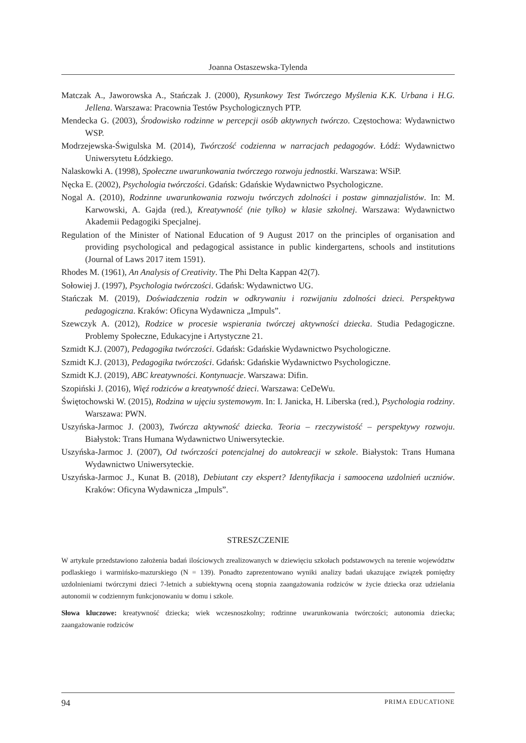Joanna Ostaszewska-Tylenda
Matczak A., Jaworowska A., Stańczak J. (2000), Rysunkowy Test Twórczego Myślenia K.K. Urbana i H.G. Jellena. Warszawa: Pracownia Testów Psychologicznych PTP.
Mendecka G. (2003), Środowisko rodzinne w percepcji osób aktywnych twórczo. Częstochowa: Wydawnictwo WSP.
Modrzejewska-Świgulska M. (2014), Twórczość codzienna w narracjach pedagogów. Łódź: Wydawnictwo Uniwersytetu Łódzkiego.
Nalaskowki A. (1998), Społeczne uwarunkowania twórczego rozwoju jednostki. Warszawa: WSiP.
Nęcka E. (2002), Psychologia twórczości. Gdańsk: Gdańskie Wydawnictwo Psychologiczne.
Nogal A. (2010), Rodzinne uwarunkowania rozwoju twórczych zdolności i postaw gimnazjalistów. In: M. Karwowski, A. Gajda (red.), Kreatywność (nie tylko) w klasie szkolnej. Warszawa: Wydawnictwo Akademii Pedagogiki Specjalnej.
Regulation of the Minister of National Education of 9 August 2017 on the principles of organisation and providing psychological and pedagogical assistance in public kindergartens, schools and institutions (Journal of Laws 2017 item 1591).
Rhodes M. (1961), An Analysis of Creativity. The Phi Delta Kappan 42(7).
Sołowiej J. (1997), Psychologia twórczości. Gdańsk: Wydawnictwo UG.
Stańczak M. (2019), Doświadczenia rodzin w odkrywaniu i rozwijaniu zdolności dzieci. Perspektywa pedagogiczna. Kraków: Oficyna Wydawnicza „Impuls”.
Szewczyk A. (2012), Rodzice w procesie wspierania twórczej aktywności dziecka. Studia Pedagogiczne. Problemy Społeczne, Edukacyjne i Artystyczne 21.
Szmidt K.J. (2007), Pedagogika twórczości. Gdańsk: Gdańskie Wydawnictwo Psychologiczne.
Szmidt K.J. (2013), Pedagogika twórczości. Gdańsk: Gdańskie Wydawnictwo Psychologiczne.
Szmidt K.J. (2019), ABC kreatywności. Kontynuacje. Warszawa: Difin.
Szopiński J. (2016), Więź rodziców a kreatywność dzieci. Warszawa: CeDeWu.
Świętochowski W. (2015), Rodzina w ujęciu systemowym. In: I. Janicka, H. Liberska (red.), Psychologia rodziny. Warszawa: PWN.
Uszyńska-Jarmoc J. (2003), Twórcza aktywność dziecka. Teoria – rzeczywistość – perspektywy rozwoju. Białystok: Trans Humana Wydawnictwo Uniwersyteckie.
Uszyńska-Jarmoc J. (2007), Od twórczości potencjalnej do autokreacji w szkole. Białystok: Trans Humana Wydawnictwo Uniwersyteckie.
Uszyńska-Jarmoc J., Kunat B. (2018), Debiutant czy ekspert? Identyfikacja i samoocena uzdolnień uczniów. Kraków: Oficyna Wydawnicza „Impuls”.
STRESZCZENIE
W artykule przedstawiono założenia badań ilościowych zrealizowanych w dziewięciu szkołach podstawowych na terenie województw podlaskiego i warmińsko-mazurskiego (N = 139). Ponadto zaprezentowano wyniki analizy badań ukazujące związek pomiędzy uzdolnieniami twórczymi dzieci 7-letnich a subiektywną oceną stopnia zaangażowania rodziców w życie dziecka oraz udzielania autonomii w codziennym funkcjonowaniu w domu i szkole.
Słowa kluczowe: kreatywność dziecka; wiek wczesnoszkolny; rodzinne uwarunkowania twórczości; autonomia dziecka; zaangażowanie rodziców
94 PRIMA EDUCATIONE